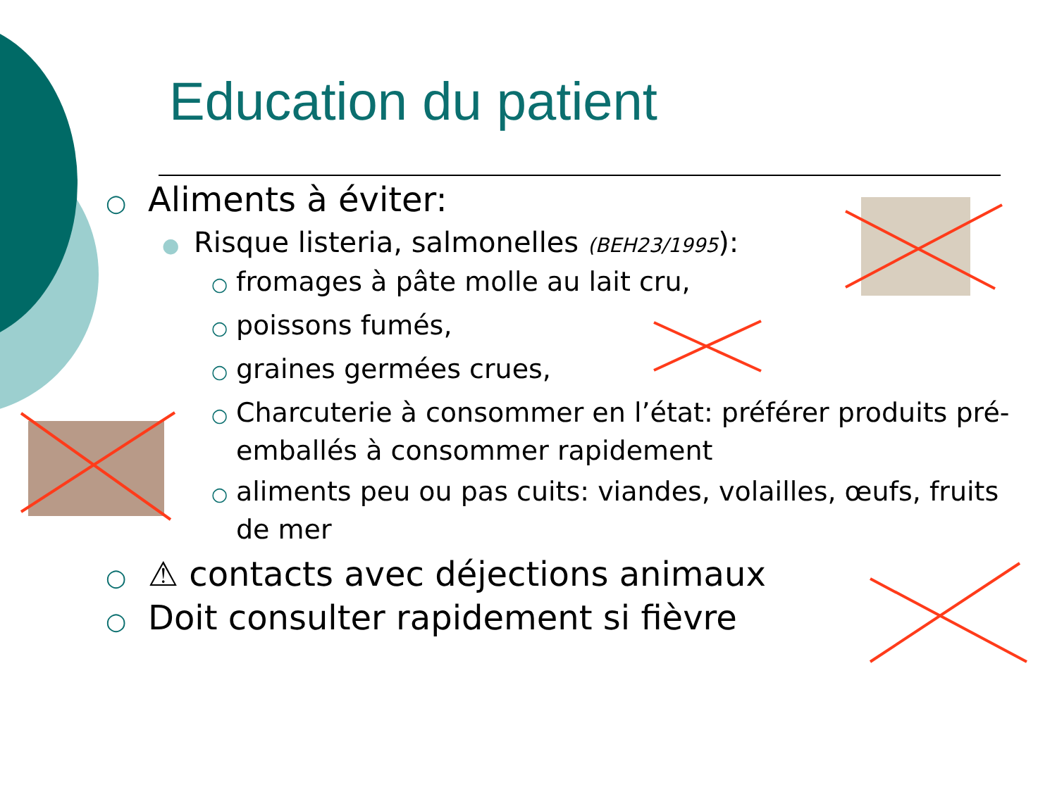Education du patient
○ Aliments à éviter:
● Risque listeria, salmonelles (BEH23/1995):
○ fromages à pâte molle au lait cru,
○ poissons fumés,
○ graines germées crues,
○ Charcuterie à consommer en l’état: préférer produits pré-emballés à consommer rapidement
○ aliments peu ou pas cuits: viandes, volailles, œufs, fruits de mer
○ ⚠ contacts avec déjections animaux
○ Doit consulter rapidement si fièvre